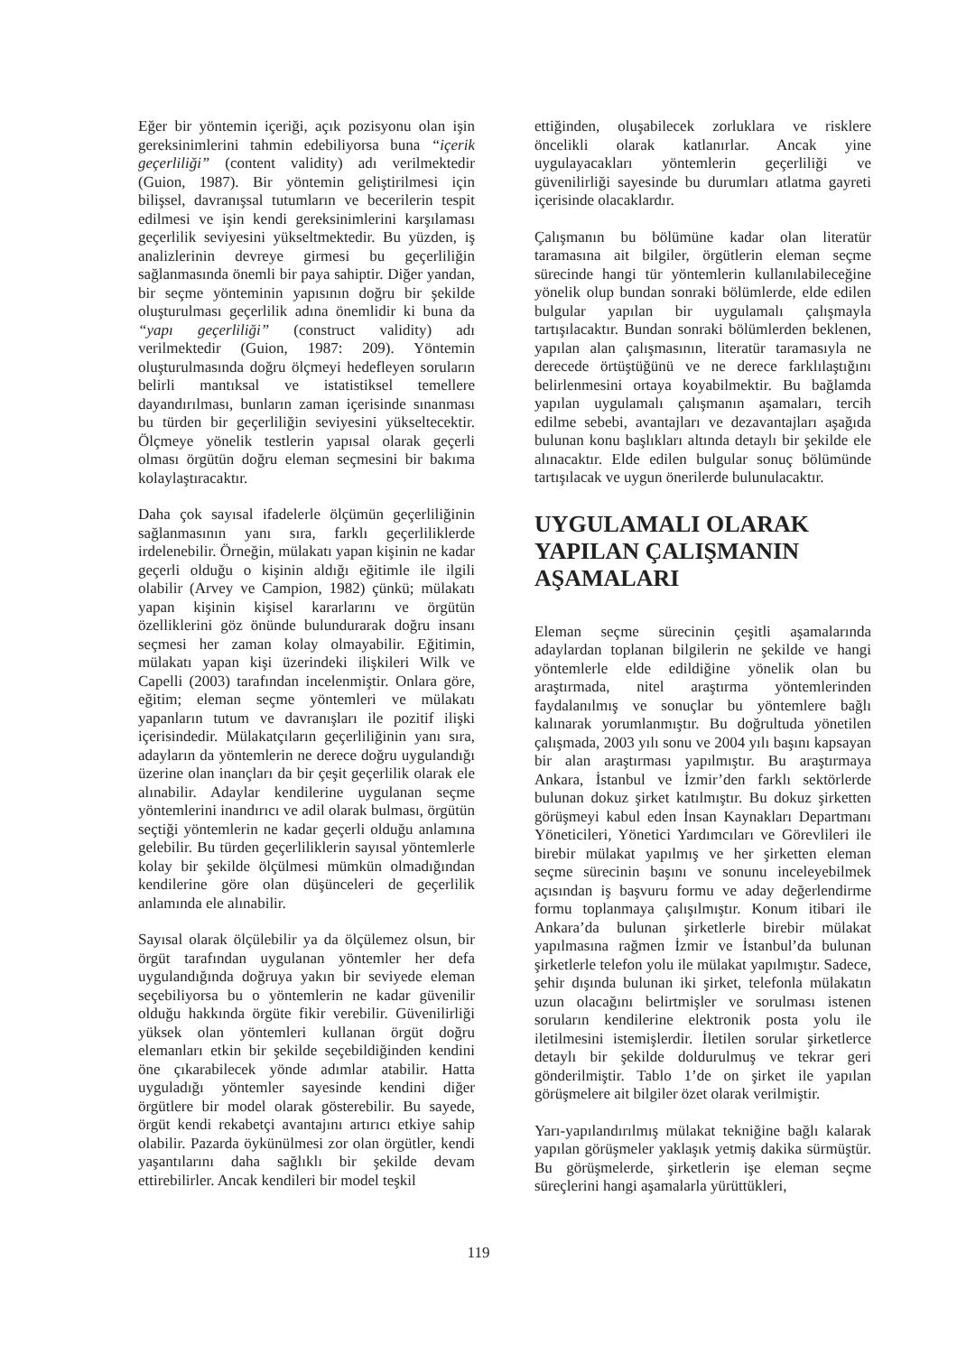Eğer bir yöntemin içeriği, açık pozisyonu olan işin gereksinimlerini tahmin edebiliyorsa buna “içerik geçerliliği” (content validity) adı verilmektedir (Guion, 1987). Bir yöntemin geliştirilmesi için bilişsel, davranışsal tutumların ve becerilerin tespit edilmesi ve işin kendi gereksinimlerini karşılaması geçerlilik seviyesini yükseltmektedir. Bu yüzden, iş analizlerinin devreye girmesi bu geçerliliğin sağlanmasında önemli bir paya sahiptir. Diğer yandan, bir seçme yönteminin yapısının doğru bir şekilde oluşturulması geçerlilik adına önemlidir ki buna da “yapı geçerliliği” (construct validity) adı verilmektedir (Guion, 1987: 209). Yöntemin oluşturulmasında doğru ölçmeyi hedefleyen soruların belirli mantıksal ve istatistiksel temellere dayandırılması, bunların zaman içerisinde sınanması bu türden bir geçerliliğin seviyesini yükseltecektir. Ölçmeye yönelik testlerin yapısal olarak geçerli olması örgütün doğru eleman seçmesini bir bakıma kolaylaştıracaktır.
Daha çok sayısal ifadelerle ölçümün geçerliliğinin sağlanmasının yanı sıra, farklı geçerliliklerde irdelenebilir. Örneğin, mülakatı yapan kişinin ne kadar geçerli olduğu o kişinin aldığı eğitimle ile ilgili olabilir (Arvey ve Campion, 1982) çünkü; mülakatı yapan kişinin kişisel kararlarını ve örgütün özelliklerini göz önünde bulundurarak doğru insanı seçmesi her zaman kolay olmayabilir. Eğitimin, mülakatı yapan kişi üzerindeki ilişkileri Wilk ve Capelli (2003) tarafından incelenmiştir. Onlara göre, eğitim; eleman seçme yöntemleri ve mülakatı yapanların tutum ve davranışları ile pozitif ilişki içerisindedir. Mülakatçıların geçerliliğinin yanı sıra, adayların da yöntemlerin ne derece doğru uygulandığı üzerine olan inançları da bir çeşit geçerlilik olarak ele alınabilir. Adaylar kendilerine uygulanan seçme yöntemlerini inandırıcı ve adil olarak bulması, örgütün seçtiği yöntemlerin ne kadar geçerli olduğu anlamına gelebilir. Bu türden geçerliliklerin sayısal yöntemlerle kolay bir şekilde ölçülmesi mümkün olmadığından kendilerine göre olan düşünceleri de geçerlilik anlamında ele alınabilir.
Sayısal olarak ölçülebilir ya da ölçülemez olsun, bir örgüt tarafından uygulanan yöntemler her defa uygulandığında doğruya yakın bir seviyede eleman seçebiliyorsa bu o yöntemlerin ne kadar güvenilir olduğu hakkında örgüte fikir verebilir. Güvenilirliği yüksek olan yöntemleri kullanan örgüt doğru elemanları etkin bir şekilde seçebildiğinden kendini öne çıkarabilecek yönde adımlar atabilir. Hatta uyguladığı yöntemler sayesinde kendini diğer örgütlere bir model olarak gösterebilir. Bu sayede, örgüt kendi rekabetçi avantajını artırıcı etkiye sahip olabilir. Pazarda öykünülmesi zor olan örgütler, kendi yaşantılarını daha sağlıklı bir şekilde devam ettirebilirler. Ancak kendileri bir model teşkil
ettiğinden, oluşabilecek zorluklara ve risklere öncelikli olarak katlanırlar. Ancak yine uygulayacakları yöntemlerin geçerliliği ve güvenilirliği sayesinde bu durumları atlatma gayreti içerisinde olacaklardır.
Çalışmanın bu bölümüne kadar olan literatür taramasına ait bilgiler, örgütlerin eleman seçme sürecinde hangi tür yöntemlerin kullanılabileceğine yönelik olup bundan sonraki bölümlerde, elde edilen bulgular yapılan bir uygulamalı çalışmayla tartışılacaktır. Bundan sonraki bölümlerden beklenen, yapılan alan çalışmasının, literatür taramasıyla ne derecede örtüştüğünü ve ne derece farklılaştığını belirlenmesini ortaya koyabilmektir. Bu bağlamda yapılan uygulamalı çalışmanın aşamaları, tercih edilme sebebi, avantajları ve dezavantajları aşağıda bulunan konu başlıkları altında detaylı bir şekilde ele alınacaktır. Elde edilen bulgular sonuç bölümünde tartışılacak ve uygun önerilerde bulunulacaktır.
UYGULAMALI OLARAK YAPILAN ÇALIŞMANIN AŞAMALARI
Eleman seçme sürecinin çeşitli aşamalarında adaylardan toplanan bilgilerin ne şekilde ve hangi yöntemlerle elde edildiğine yönelik olan bu araştırmada, nitel araştırma yöntemlerinden faydalanılmış ve sonuçlar bu yöntemlere bağlı kalınarak yorumlanmıştır. Bu doğrultuda yönetilen çalışmada, 2003 yılı sonu ve 2004 yılı başını kapsayan bir alan araştırması yapılmıştır. Bu araştırmaya Ankara, İstanbul ve İzmir’den farklı sektörlerde bulunan dokuz şirket katılmıştır. Bu dokuz şirketten görüşmeyi kabul eden İnsan Kaynakları Departmanı Yöneticileri, Yönetici Yardımcıları ve Görevlileri ile birebir mülakat yapılmış ve her şirketten eleman seçme sürecinin başını ve sonunu inceleyebilmek açısından iş başvuru formu ve aday değerlendirme formu toplanmaya çalışılmıştır. Konum itibari ile Ankara’da bulunan şirketlerle birebir mülakat yapılmasına rağmen İzmir ve İstanbul’da bulunan şirketlerle telefon yolu ile mülakat yapılmıştır. Sadece, şehir dışında bulunan iki şirket, telefonla mülakatın uzun olacağını belirtmişler ve sorulması istenen soruların kendilerine elektronik posta yolu ile iletilmesini istemişlerdir. İletilen sorular şirketlerce detaylı bir şekilde doldurulmuş ve tekrar geri gönderilmiştir. Tablo 1’de on şirket ile yapılan görüşmelere ait bilgiler özet olarak verilmiştir.
Yarı-yapılandırılmış mülakat tekniğine bağlı kalarak yapılan görüşmeler yaklaşık yetmiş dakika sürmüştür. Bu görüşmelerde, şirketlerin işe eleman seçme süreçlerini hangi aşamalarla yürüttükleri,
119